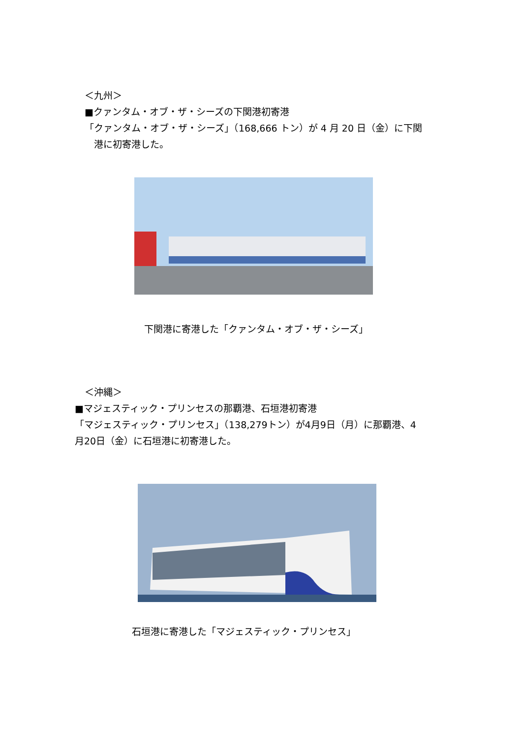＜九州＞
■クァンタム・オブ・ザ・シーズの下関港初寄港
「クァンタム・オブ・ザ・シーズ」（168,666 トン）が 4 月 20 日（金）に下関
　港に初寄港した。
下関港に寄港した「クァンタム・オブ・ザ・シーズ」
＜沖縄＞
■マジェスティック・プリンセスの那覇港、石垣港初寄港
「マジェスティック・プリンセス」（138,279トン）が4月9日（月）に那覇港、4
月20日（金）に石垣港に初寄港した。
石垣港に寄港した「マジェスティック・プリンセス」